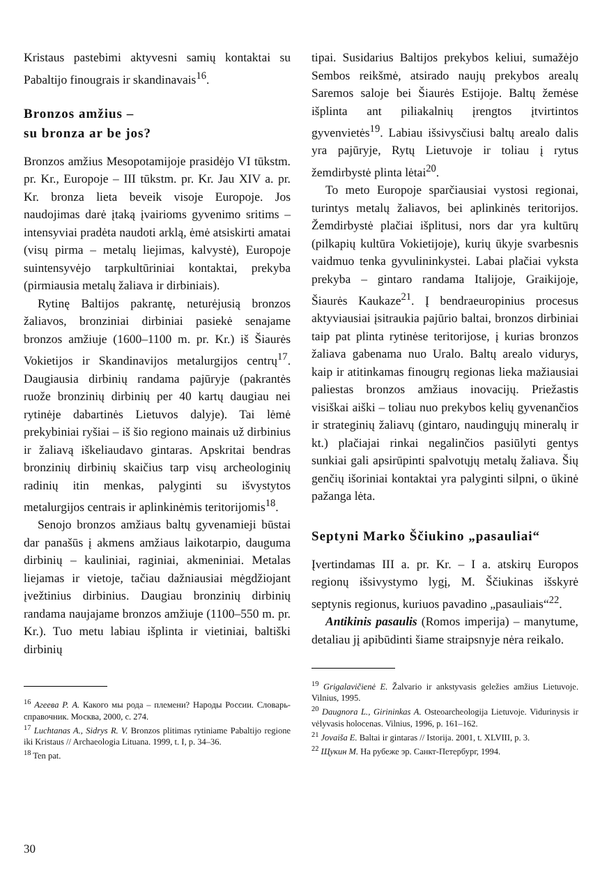Kristaus pastebimi aktyvesni samių kontaktai su Pabaltijo finougrais ir skandinavais<sup>16</sup>.
Bronzos amžius –
su bronza ar be jos?
Bronzos amžius Mesopotamijoje prasidėjo VI tūkstm. pr. Kr., Europoje – III tūkstm. pr. Kr. Jau XIV a. pr. Kr. bronza lieta beveik visoje Europoje. Jos naudojimas darė įtaką įvairioms gyvenimo sritims – intensyviai pradėta naudoti arklą, ėmė atsiskirti amatai (visų pirma – metalų liejimas, kalvystė), Europoje suintensyvėjo tarpkultūriniai kontaktai, prekyba (pirmiausia metalų žaliava ir dirbiniais).
Rytinę Baltijos pakrantę, neturėjusią bronzos žaliavos, bronziniai dirbiniai pasiekė senajame bronzos amžiuje (1600–1100 m. pr. Kr.) iš Šiaurės Vokietijos ir Skandinavijos metalurgijos centrų<sup>17</sup>. Daugiausia dirbinių randama pajūryje (pakrantės ruože bronzinių dirbinių per 40 kartų daugiau nei rytinėje dabartinės Lietuvos dalyje). Tai lėmė prekybiniai ryšiai – iš šio regiono mainais už dirbinius ir žaliavą iškeliaudavo gintaras. Apskritai bendras bronzinių dirbinių skaičius tarp visų archeologinių radinių itin menkas, palyginti su išvystytos metalurgijos centrais ir aplinkinėmis teritorijomis<sup>18</sup>.
Senojo bronzos amžiaus baltų gyvenamieji būstai dar panašūs į akmens amžiaus laikotarpio, dauguma dirbinių – kauliniai, raginiai, akmeniniai. Metalas liejamas ir vietoje, tačiau dažniausiai mėgdžiojant įvežtinius dirbinius. Daugiau bronzinių dirbinių randama naujajame bronzos amžiuje (1100–550 m. pr. Kr.). Tuo metu labiau išplinta ir vietiniai, baltiški dirbinių
<sup>16</sup> Агеева Р. А. Какого мы рода – племени? Народы России. Словарь-справочник. Москва, 2000, с. 274.
<sup>17</sup> Luchtanas A., Sidrys R. V. Bronzos plitimas rytiniame Pabaltijo regione iki Kristaus // Archaeologia Lituana. 1999, t. I, p. 34–36.
<sup>18</sup> Ten pat.
tipai. Susidarius Baltijos prekybos keliui, sumažėjo Sembos reikšmė, atsirado naujų prekybos arealų Saremos saloje bei Šiaurės Estijoje. Baltų žemėse išplinta ant piliakalnių įrengtos įtvirtintos gyvenvietės<sup>19</sup>. Labiau išsivysčiusi baltų arealo dalis yra pajūryje, Rytų Lietuvoje ir toliau į rytus žemdirbystė plinta lėtai<sup>20</sup>.
To meto Europoje sparčiausiai vystosi regionai, turintys metalų žaliavos, bei aplinkinės teritorijos. Žemdirbystė plačiai išplitusi, nors dar yra kultūrų (pilkapių kultūra Vokietijoje), kurių ūkyje svarbesnis vaidmuo tenka gyvulininkystei. Labai plačiai vyksta prekyba – gintaro randama Italijoje, Graikijoje, Šiaurės Kaukaze<sup>21</sup>. Į bendraeuropinius procesus aktyviausiai įsitraukia pajūrio baltai, bronzos dirbiniai taip pat plinta rytinėse teritorijose, į kurias bronzos žaliava gabenama nuo Uralo. Baltų arealo vidurys, kaip ir atitinkamas finougrų regionas lieka mažiausiai paliestas bronzos amžiaus inovacijų. Priežastis visiškai aiški – toliau nuo prekybos kelių gyvenančios ir strateginių žaliavų (gintaro, naudingųjų mineralų ir kt.) plačiajai rinkai negalinčios pasiūlyti gentys sunkiai gali apsirūpinti spalvotųjų metalų žaliava. Šių genčių išoriniai kontaktai yra palyginti silpni, o ūkinė pažanga lėta.
Septyni Marko Ščiukino „pasauliai“
Įvertindamas III a. pr. Kr. – I a. atskirų Europos regionų išsivystymo lygį, M. Ščiukinas išskyrė septynis regionus, kuriuos pavadino „pasauliais“<sup>22</sup>.
Antikinis pasaulis (Romos imperija) – manytume, detaliau jį apibūdinti šiame straipsnyje nėra reikalo.
<sup>19</sup> Grigalavičienė E. Žalvario ir ankstyvasis geležies amžius Lietuvoje. Vilnius, 1995.
<sup>20</sup> Daugnora L., Girininkas A. Osteoarcheologija Lietuvoje. Vidurinysis ir vėlyvasis holocenas. Vilnius, 1996, p. 161–162.
<sup>21</sup> Jovaiša E. Baltai ir gintaras // Istorija. 2001, t. XLVIII, p. 3.
<sup>22</sup> Щукин М. На рубеже эр. Санкт-Петербург, 1994.
30